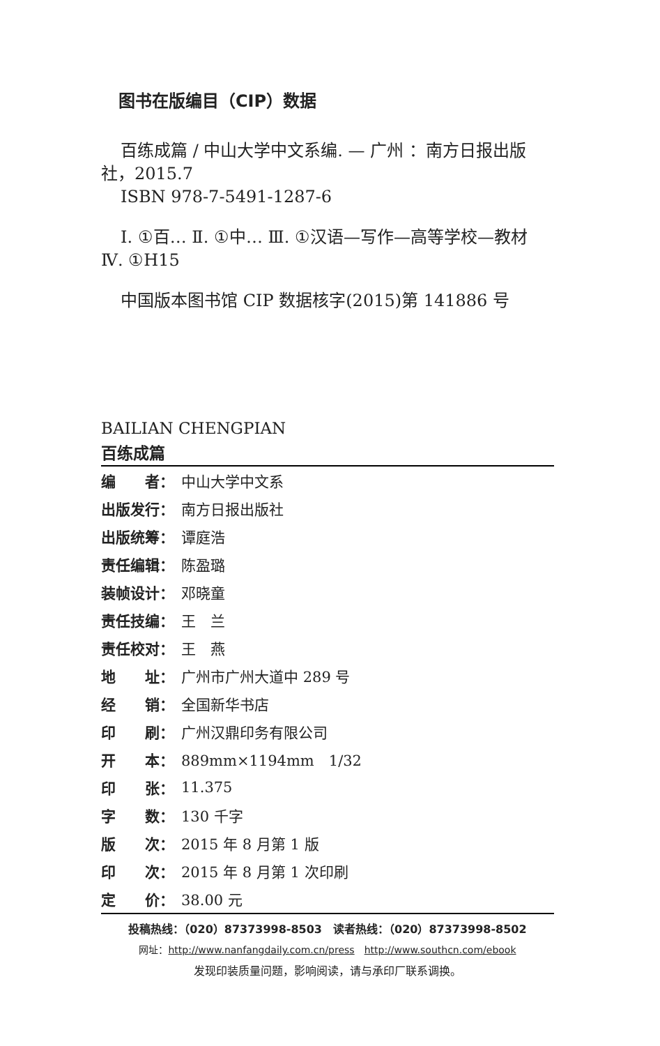图书在版编目（CIP）数据
百练成篇 / 中山大学中文系编. — 广州 ：南方日报出版社，2015.7
ISBN 978-7-5491-1287-6
Ⅰ. ①百… Ⅱ. ①中… Ⅲ. ①汉语—写作—高等学校—教材 Ⅳ. ①H15
中国版本图书馆 CIP 数据核字(2015)第 141886 号
BAILIAN CHENGPIAN
百练成篇
| 编 者： | 中山大学中文系 |
| 出版发行： | 南方日报出版社 |
| 出版统筹： | 谭庭浩 |
| 责任编辑： | 陈盈璐 |
| 装帧设计： | 邓晓童 |
| 责任技编： | 王 兰 |
| 责任校对： | 王 燕 |
| 地 址： | 广州市广州大道中 289 号 |
| 经 销： | 全国新华书店 |
| 印 刷： | 广州汉鼎印务有限公司 |
| 开 本： | 889mm×1194mm 1/32 |
| 印 张： | 11.375 |
| 字 数： | 130 千字 |
| 版 次： | 2015 年 8 月第 1 版 |
| 印 次： | 2015 年 8 月第 1 次印刷 |
| 定 价： | 38.00 元 |
投稿热线：（020）87373998-8503　读者热线：（020）87373998-8502
网址：http://www.nanfangdaily.com.cn/press　http://www.southcn.com/ebook
发现印装质量问题，影响阅读，请与承印厂联系调换。